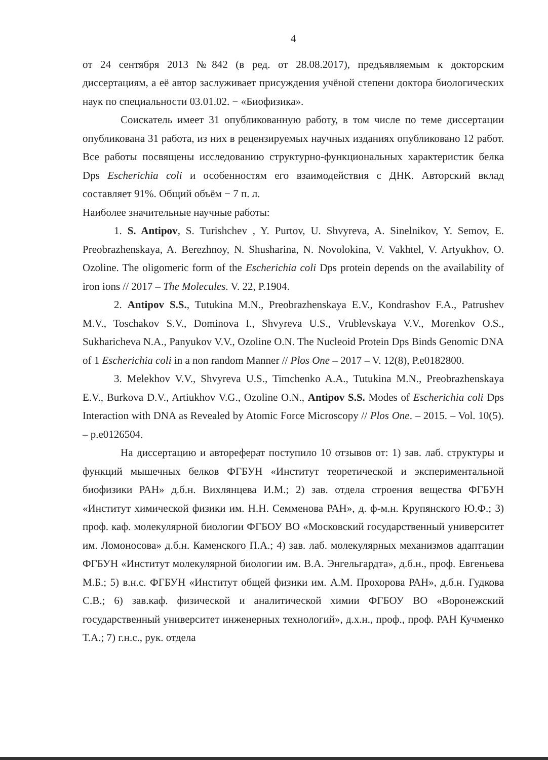4
от 24 сентября 2013 №842 (в ред. от 28.08.2017), предъявляемым к докторским диссертациям, а её автор заслуживает присуждения учёной степени доктора биологических наук по специальности 03.01.02. − «Биофизика».
Соискатель имеет 31 опубликованную работу, в том числе по теме диссертации опубликована 31 работа, из них в рецензируемых научных изданиях опубликовано 12 работ. Все работы посвящены исследованию структурно-функциональных характеристик белка Dps Escherichia coli и особенностям его взаимодействия с ДНК. Авторский вклад составляет 91%. Общий объём − 7 п. л.
Наиболее значительные научные работы:
1. S. Antipov, S. Turishchev , Y. Purtov, U. Shvyreva, A. Sinelnikov, Y. Semov, E. Preobrazhenskaya, A. Berezhnoy, N. Shusharina, N. Novolokina, V. Vakhtel, V. Artyukhov, O. Ozoline. The oligomeric form of the Escherichia coli Dps protein depends on the availability of iron ions // 2017 – The Molecules. V. 22, P.1904.
2. Antipov S.S., Tutukina M.N., Preobrazhenskaya E.V., Kondrashov F.A., Patrushev M.V., Toschakov S.V., Dominova I., Shvyreva U.S., Vrublevskaya V.V., Morenkov O.S., Sukharicheva N.A., Panyukov V.V., Ozoline O.N. The Nucleoid Protein Dps Binds Genomic DNA of 1 Escherichia coli in a non random Manner // Plos One – 2017 – V. 12(8), P.e0182800.
3. Melekhov V.V., Shvyreva U.S., Timchenko A.A., Tutukina M.N., Preobrazhenskaya E.V., Burkova D.V., Artiukhov V.G., Ozoline O.N., Antipov S.S. Modes of Escherichia coli Dps Interaction with DNA as Revealed by Atomic Force Microscopy // Plos One. – 2015. – Vol. 10(5). – p.e0126504.
На диссертацию и автореферат поступило 10 отзывов от: 1) зав. лаб. структуры и функций мышечных белков ФГБУН «Институт теоретической и экспериментальной биофизики РАН» д.б.н. Вихлянцева И.М.; 2) зав. отдела строения вещества ФГБУН «Институт химической физики им. Н.Н. Семменова РАН», д. ф-м.н. Крупянского Ю.Ф.; 3) проф. каф. молекулярной биологии ФГБОУ ВО «Московский государственный университет им. Ломоносова» д.б.н. Каменского П.А.; 4) зав. лаб. молекулярных механизмов адаптации ФГБУН «Институт молекулярной биологии им. В.А. Энгельгардта», д.б.н., проф. Евгеньева М.Б.; 5) в.н.с. ФГБУН «Институт общей физики им. А.М. Прохорова РАН», д.б.н. Гудкова С.В.; 6) зав.каф. физической и аналитической химии ФГБОУ ВО «Воронежский государственный университет инженерных технологий», д.х.н., проф., проф. РАН Кучменко Т.А.; 7) г.н.с., рук. отдела